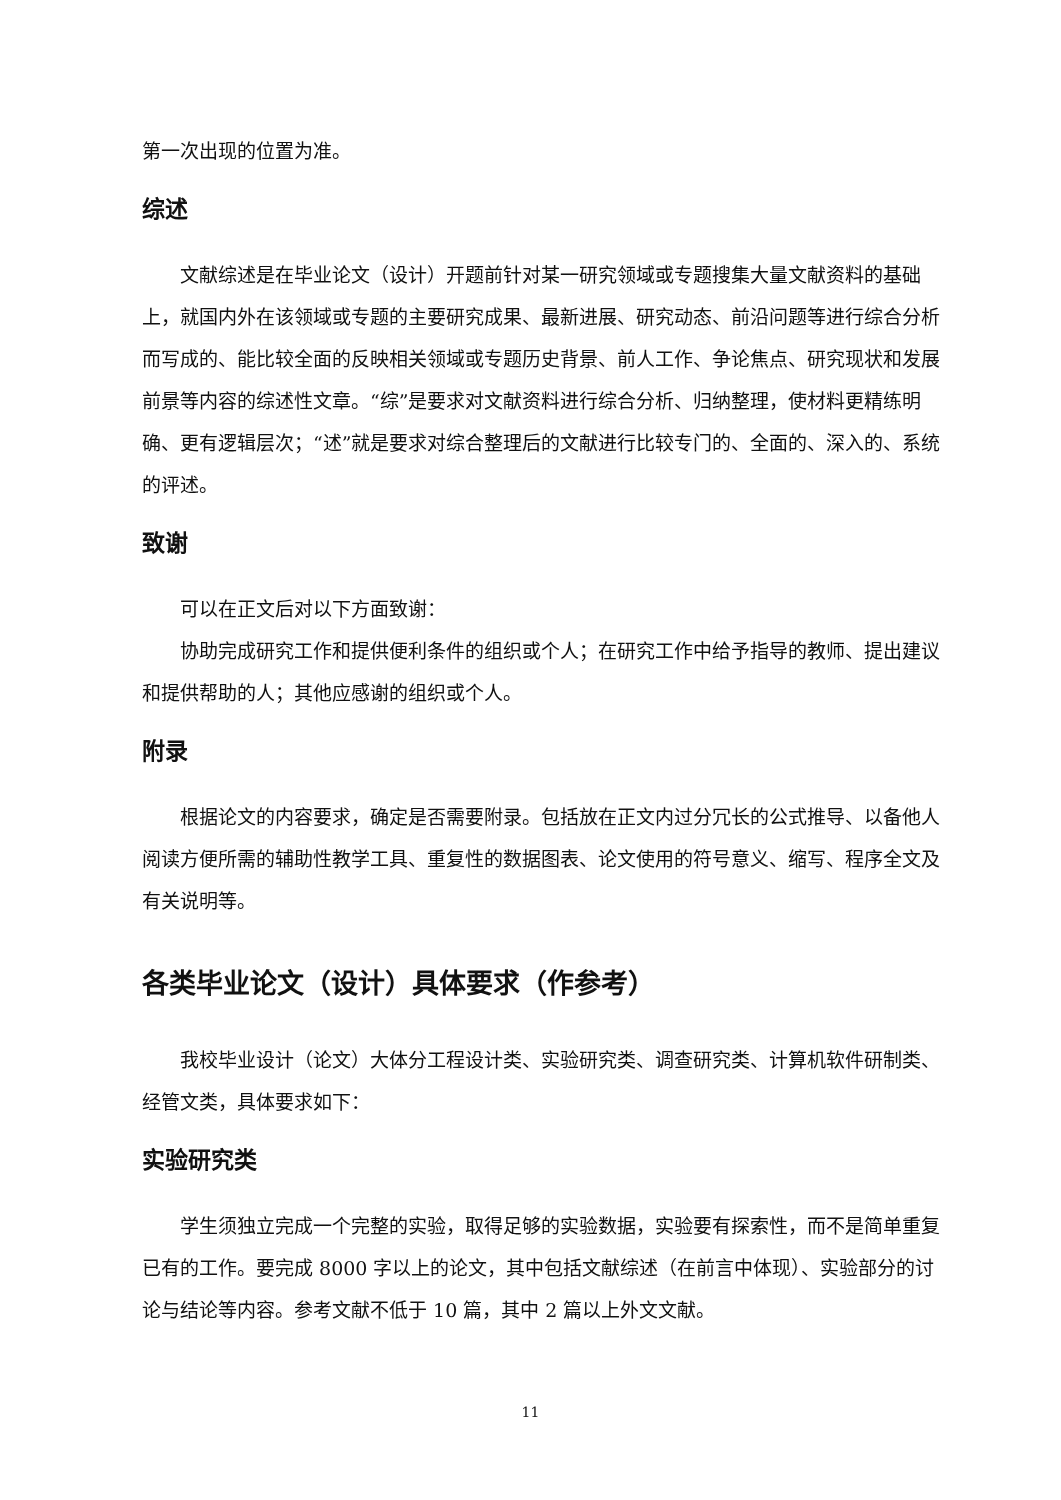第一次出现的位置为准。
综述
文献综述是在毕业论文（设计）开题前针对某一研究领域或专题搜集大量文献资料的基础上，就国内外在该领域或专题的主要研究成果、最新进展、研究动态、前沿问题等进行综合分析而写成的、能比较全面的反映相关领域或专题历史背景、前人工作、争论焦点、研究现状和发展前景等内容的综述性文章。“综”是要求对文献资料进行综合分析、归纳整理，使材料更精练明确、更有逻辑层次；“述”就是要求对综合整理后的文献进行比较专门的、全面的、深入的、系统的评述。
致谢
可以在正文后对以下方面致谢：
协助完成研究工作和提供便利条件的组织或个人；在研究工作中给予指导的教师、提出建议和提供帮助的人；其他应感谢的组织或个人。
附录
根据论文的内容要求，确定是否需要附录。包括放在正文内过分冗长的公式推导、以备他人阅读方便所需的辅助性教学工具、重复性的数据图表、论文使用的符号意义、缩写、程序全文及有关说明等。
各类毕业论文（设计）具体要求（作参考）
我校毕业设计（论文）大体分工程设计类、实验研究类、调查研究类、计算机软件研制类、经管文类，具体要求如下：
实验研究类
学生须独立完成一个完整的实验，取得足够的实验数据，实验要有探索性，而不是简单重复已有的工作。要完成 8000 字以上的论文，其中包括文献综述（在前言中体现）、实验部分的讨论与结论等内容。参考文献不低于 10 篇，其中 2 篇以上外文文献。
11